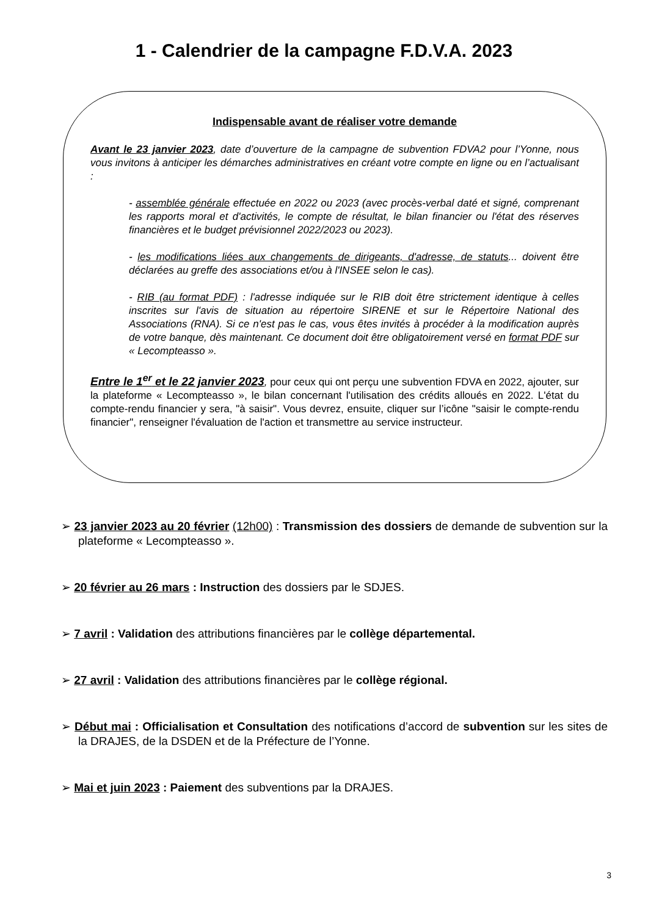1 - Calendrier de la campagne F.D.V.A. 2023
Indispensable avant de réaliser votre demande
Avant le 23 janvier 2023, date d’ouverture de la campagne de subvention FDVA2 pour l’Yonne, nous vous invitons à anticiper les démarches administratives en créant votre compte en ligne ou en l’actualisant :
- assemblée générale effectuée en 2022 ou 2023 (avec procès-verbal daté et signé, comprenant les rapports moral et d'activités, le compte de résultat, le bilan financier ou l'état des réserves financières et le budget prévisionnel 2022/2023 ou 2023).
- les modifications liées aux changements de dirigeants, d'adresse, de statuts... doivent être déclarées au greffe des associations et/ou à l'INSEE selon le cas).
- RIB (au format PDF) : l'adresse indiquée sur le RIB doit être strictement identique à celles inscrites sur l'avis de situation au répertoire SIRENE et sur le Répertoire National des Associations (RNA). Si ce n'est pas le cas, vous êtes invités à procéder à la modification auprès de votre banque, dès maintenant. Ce document doit être obligatoirement versé en format PDF sur « Lecompteasso ».
Entre le 1<sup>er</sup> et le 22 janvier 2023, pour ceux qui ont perçu une subvention FDVA en 2022, ajouter, sur la plateforme « Lecompteasso », le bilan concernant l'utilisation des crédits alloués en 2022. L'état du compte-rendu financier y sera, "à saisir". Vous devrez, ensuite, cliquer sur l’icône "saisir le compte-rendu financier", renseigner l'évaluation de l'action et transmettre au service instructeur.
➢ 23 janvier 2023 au 20 février (12h00) : Transmission des dossiers de demande de subvention sur la plateforme « Lecompteasso ».
➢ 20 février au 26 mars : Instruction des dossiers par le SDJES.
➢ 7 avril : Validation des attributions financières par le collège départemental.
➢ 27 avril : Validation des attributions financières par le collège régional.
➢ Début mai : Officialisation et Consultation des notifications d’accord de subvention sur les sites de la DRAJES, de la DSDEN et de la Préfecture de l’Yonne.
➢ Mai et juin 2023 : Paiement des subventions par la DRAJES.
3